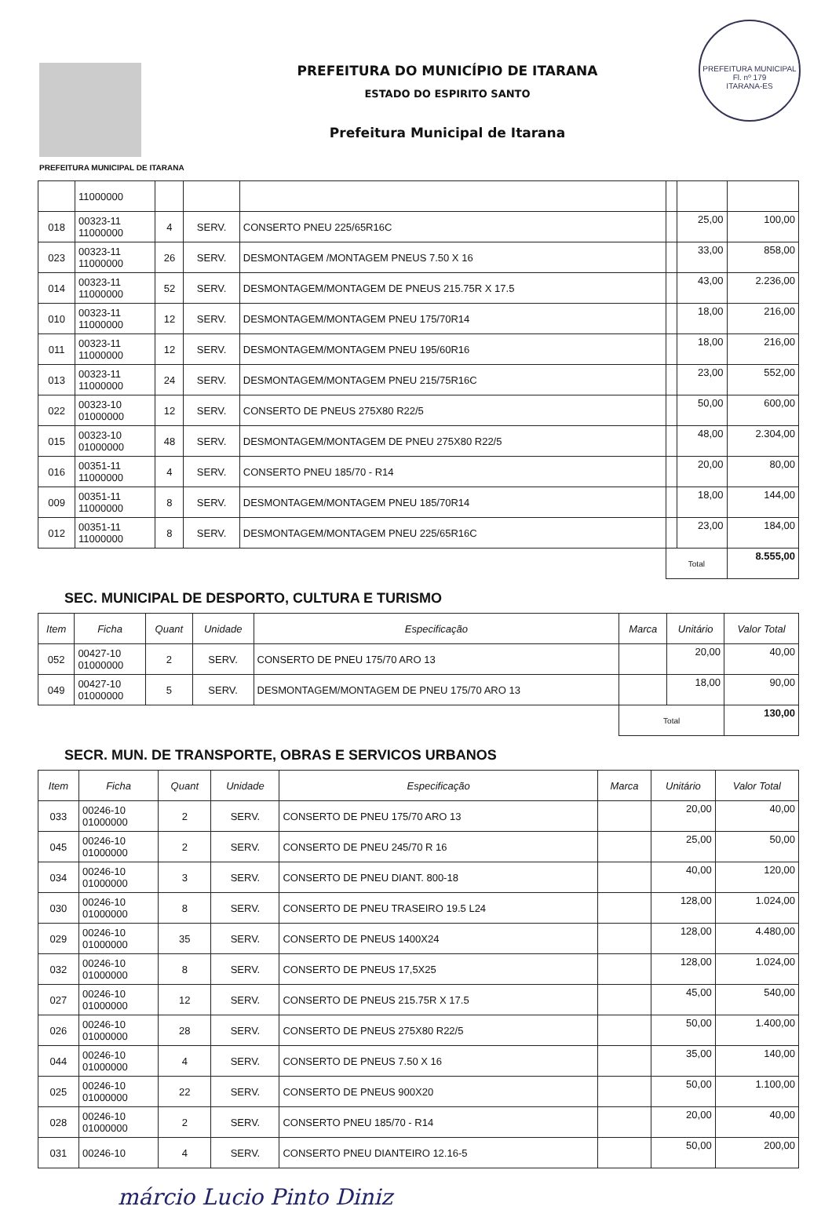PREFEITURA MUNICIPAL DE ITARANA
PREFEITURA DO MUNICÍPIO DE ITARANA
ESTADO DO ESPIRITO SANTO
Prefeitura Municipal de Itarana
PREFEITURA MUNICIPAL
Fl. nº 179
ITARANA-ES
| | 11000000 | | | | | | |
| 018 | 00323-11 11000000 | 4 | SERV. | CONSERTO PNEU 225/65R16C | | 25,00 | 100,00 |
| 023 | 00323-11 11000000 | 26 | SERV. | DESMONTAGEM /MONTAGEM PNEUS 7.50 X 16 | | 33,00 | 858,00 |
| 014 | 00323-11 11000000 | 52 | SERV. | DESMONTAGEM/MONTAGEM DE PNEUS 215.75R X 17.5 | | 43,00 | 2.236,00 |
| 010 | 00323-11 11000000 | 12 | SERV. | DESMONTAGEM/MONTAGEM PNEU 175/70R14 | | 18,00 | 216,00 |
| 011 | 00323-11 11000000 | 12 | SERV. | DESMONTAGEM/MONTAGEM PNEU 195/60R16 | | 18,00 | 216,00 |
| 013 | 00323-11 11000000 | 24 | SERV. | DESMONTAGEM/MONTAGEM PNEU 215/75R16C | | 23,00 | 552,00 |
| 022 | 00323-10 01000000 | 12 | SERV. | CONSERTO DE PNEUS 275X80 R22/5 | | 50,00 | 600,00 |
| 015 | 00323-10 01000000 | 48 | SERV. | DESMONTAGEM/MONTAGEM DE PNEU 275X80 R22/5 | | 48,00 | 2.304,00 |
| 016 | 00351-11 11000000 | 4 | SERV. | CONSERTO PNEU 185/70 - R14 | | 20,00 | 80,00 |
| 009 | 00351-11 11000000 | 8 | SERV. | DESMONTAGEM/MONTAGEM PNEU 185/70R14 | | 18,00 | 144,00 |
| 012 | 00351-11 11000000 | 8 | SERV. | DESMONTAGEM/MONTAGEM PNEU 225/65R16C | | 23,00 | 184,00 |
| | | | | | Total | | 8.555,00 |
SEC. MUNICIPAL DE DESPORTO, CULTURA E TURISMO
| Item | Ficha | Quant | Unidade | Especificação | Marca | Unitário | Valor Total |
| --- | --- | --- | --- | --- | --- | --- | --- |
| 052 | 00427-10 01000000 | 2 | SERV. | CONSERTO DE PNEU 175/70 ARO 13 | | 20,00 | 40,00 |
| 049 | 00427-10 01000000 | 5 | SERV. | DESMONTAGEM/MONTAGEM DE PNEU 175/70 ARO 13 | | 18,00 | 90,00 |
| | | | | | Total | | 130,00 |
SECR. MUN. DE TRANSPORTE, OBRAS E SERVICOS URBANOS
| Item | Ficha | Quant | Unidade | Especificação | Marca | Unitário | Valor Total |
| --- | --- | --- | --- | --- | --- | --- | --- |
| 033 | 00246-10 01000000 | 2 | SERV. | CONSERTO DE PNEU 175/70 ARO 13 | | 20,00 | 40,00 |
| 045 | 00246-10 01000000 | 2 | SERV. | CONSERTO DE PNEU 245/70 R 16 | | 25,00 | 50,00 |
| 034 | 00246-10 01000000 | 3 | SERV. | CONSERTO DE PNEU DIANT. 800-18 | | 40,00 | 120,00 |
| 030 | 00246-10 01000000 | 8 | SERV. | CONSERTO DE PNEU TRASEIRO 19.5 L24 | | 128,00 | 1.024,00 |
| 029 | 00246-10 01000000 | 35 | SERV. | CONSERTO DE PNEUS 1400X24 | | 128,00 | 4.480,00 |
| 032 | 00246-10 01000000 | 8 | SERV. | CONSERTO DE PNEUS 17,5X25 | | 128,00 | 1.024,00 |
| 027 | 00246-10 01000000 | 12 | SERV. | CONSERTO DE PNEUS 215.75R X 17.5 | | 45,00 | 540,00 |
| 026 | 00246-10 01000000 | 28 | SERV. | CONSERTO DE PNEUS 275X80 R22/5 | | 50,00 | 1.400,00 |
| 044 | 00246-10 01000000 | 4 | SERV. | CONSERTO DE PNEUS 7.50 X 16 | | 35,00 | 140,00 |
| 025 | 00246-10 01000000 | 22 | SERV. | CONSERTO DE PNEUS 900X20 | | 50,00 | 1.100,00 |
| 028 | 00246-10 01000000 | 2 | SERV. | CONSERTO PNEU 185/70 - R14 | | 20,00 | 40,00 |
| 031 | 00246-10 | 4 | SERV. | CONSERTO PNEU DIANTEIRO 12.16-5 | | 50,00 | 200,00 |
márcio Lucio Pinto Diniz